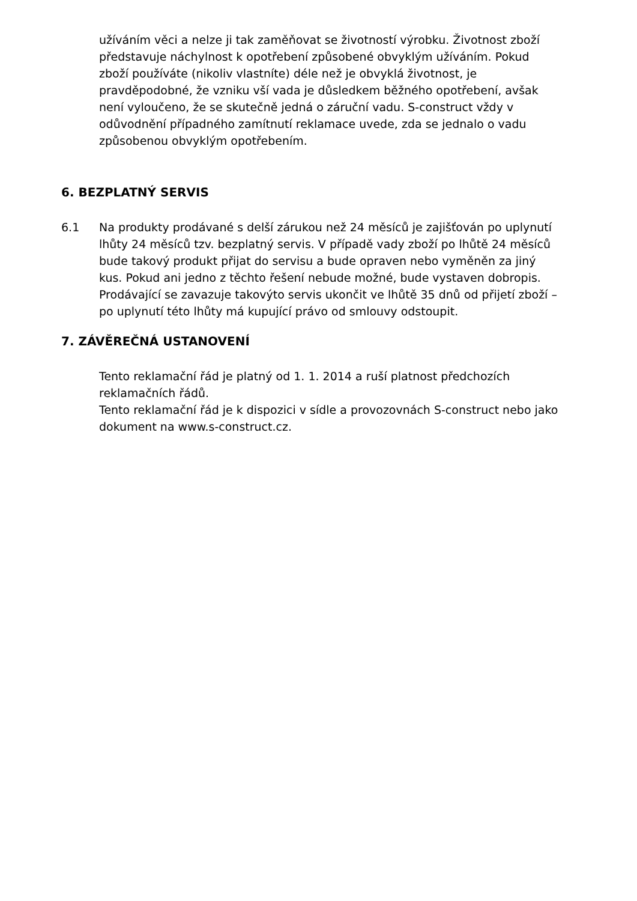užíváním věci a nelze ji tak zaměňovat se životností výrobku. Životnost zboží představuje náchylnost k opotřebení způsobené obvyklým užíváním. Pokud zboží používáte (nikoliv vlastníte) déle než je obvyklá životnost, je pravděpodobné, že vzniku vší vada je důsledkem běžného opotřebení, avšak není vyloučeno, že se skutečně jedná o záruční vadu. S-construct vždy v odůvodnění případného zamítnutí reklamace uvede, zda se jednalo o vadu způsobenou obvyklým opotřebením.
6. BEZPLATNÝ SERVIS
6.1 Na produkty prodávané s delší zárukou než 24 měsíců je zajišťován po uplynutí lhůty 24 měsíců tzv. bezplatný servis. V případě vady zboží po lhůtě 24 měsíců bude takový produkt přijat do servisu a bude opraven nebo vyměněn za jiný kus. Pokud ani jedno z těchto řešení nebude možné, bude vystaven dobropis. Prodávající se zavazuje takovýto servis ukončit ve lhůtě 35 dnů od přijetí zboží – po uplynutí této lhůty má kupující právo od smlouvy odstoupit.
7. ZÁVĚREČNÁ USTANOVENÍ
Tento reklamační řád je platný od 1. 1. 2014 a ruší platnost předchozích reklamačních řádů.
Tento reklamační řád je k dispozici v sídle a provozovnách S-construct nebo jako dokument na www.s-construct.cz.